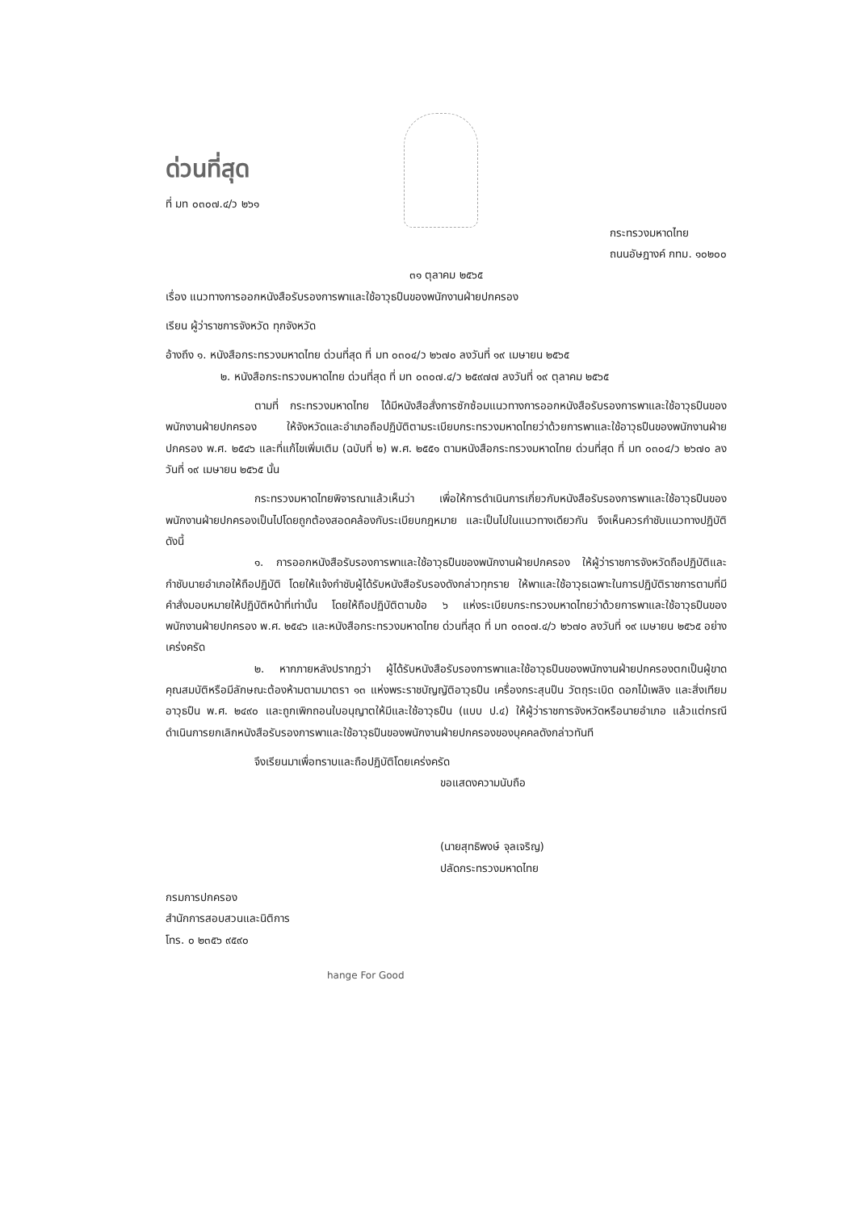ด่วนที่สุด
ที่ มท ๐๓๐๗.๔/ว ๒๖๑
กระทรวงมหาดไทย
ถนนอัษฎางค์ กทม. ๑๐๒๐๐
๓๑ ตุลาคม ๒๕๖๕
เรื่อง แนวทางการออกหนังสือรับรองการพาและใช้อาวุธปืนของพนักงานฝ่ายปกครอง
เรียน ผู้ว่าราชการจังหวัด ทุกจังหวัด
อ้างถึง ๑. หนังสือกระทรวงมหาดไทย ด่วนที่สุด ที่ มท ๐๓๐๔/ว ๒๖๗๐ ลงวันที่ ๑๙ เมษายน ๒๕๖๕
๒. หนังสือกระทรวงมหาดไทย ด่วนที่สุด ที่ มท ๐๓๐๗.๔/ว ๒๕๙๗๗ ลงวันที่ ๑๙ ตุลาคม ๒๕๖๕
ตามที่ กระทรวงมหาดไทย ได้มีหนังสือสั่งการซักซ้อมแนวทางการออกหนังสือรับรองการพาและใช้อาวุธปืนของพนักงานฝ่ายปกครอง ให้จังหวัดและอำเภอถือปฏิบัติตามระเบียบกระทรวงมหาดไทยว่าด้วยการพาและใช้อาวุธปืนของพนักงานฝ่ายปกครอง พ.ศ. ๒๕๔๖ และที่แก้ไขเพิ่มเติม (ฉบับที่ ๒) พ.ศ. ๒๕๕๑ ตามหนังสือกระทรวงมหาดไทย ด่วนที่สุด ที่ มท ๐๓๐๔/ว ๒๖๗๐ ลงวันที่ ๑๙ เมษายน ๒๕๖๕ นั้น
กระทรวงมหาดไทยพิจารณาแล้วเห็นว่า เพื่อให้การดำเนินการเกี่ยวกับหนังสือรับรองการพาและใช้อาวุธปืนของพนักงานฝ่ายปกครองเป็นไปโดยถูกต้องสอดคล้องกับระเบียบกฎหมาย และเป็นไปในแนวทางเดียวกัน จึงเห็นควรกำชับแนวทางปฏิบัติ ดังนี้
๑. การออกหนังสือรับรองการพาและใช้อาวุธปืนของพนักงานฝ่ายปกครอง ให้ผู้ว่าราชการจังหวัดถือปฏิบัติและกำชับนายอำเภอให้ถือปฏิบัติ โดยให้แจ้งกำชับผู้ได้รับหนังสือรับรองดังกล่าวทุกราย ให้พาและใช้อาวุธเฉพาะในการปฏิบัติราชการตามที่มีคำสั่งมอบหมายให้ปฏิบัติหน้าที่เท่านั้น โดยให้ถือปฏิบัติตามข้อ ๖ แห่งระเบียบกระทรวงมหาดไทยว่าด้วยการพาและใช้อาวุธปืนของพนักงานฝ่ายปกครอง พ.ศ. ๒๕๔๖ และหนังสือกระทรวงมหาดไทย ด่วนที่สุด ที่ มท ๐๓๐๗.๔/ว ๒๖๗๐ ลงวันที่ ๑๙ เมษายน ๒๕๖๕ อย่างเคร่งครัด
๒. หากภายหลังปรากฏว่า ผู้ได้รับหนังสือรับรองการพาและใช้อาวุธปืนของพนักงานฝ่ายปกครองตกเป็นผู้ขาดคุณสมบัติหรือมีลักษณะต้องห้ามตามมาตรา ๑๓ แห่งพระราชบัญญัติอาวุธปืน เครื่องกระสุนปืน วัตถุระเบิด ดอกไม้เพลิง และสิ่งเทียมอาวุธปืน พ.ศ. ๒๔๙๐ และถูกเพิกถอนใบอนุญาตให้มีและใช้อาวุธปืน (แบบ ป.๔) ให้ผู้ว่าราชการจังหวัดหรือนายอำเภอ แล้วแต่กรณี ดำเนินการยกเลิกหนังสือรับรองการพาและใช้อาวุธปืนของพนักงานฝ่ายปกครองของบุคคลดังกล่าวทันที
จึงเรียนมาเพื่อทราบและถือปฏิบัติโดยเคร่งครัด
ขอแสดงความนับถือ
(นายสุทธิพงษ์ จุลเจริญ)
ปลัดกระทรวงมหาดไทย
กรมการปกครอง
สำนักการสอบสวนและนิติการ
โทร. ๐ ๒๓๕๖ ๙๕๙๐
hange For Good